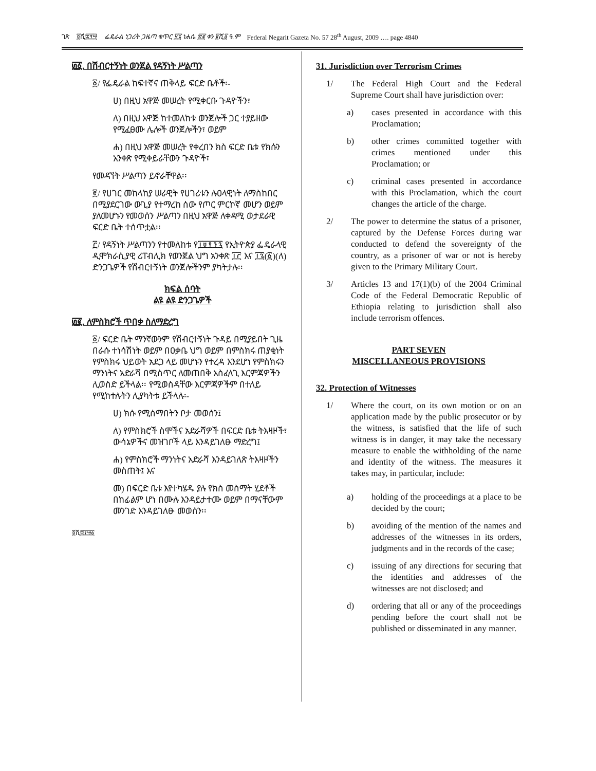ገጽ ፬ሺ፰፻፵ ፌዴራል ነጋሪት ጋዜጣ ቁጥር ፶፯ ነሐሴ ፳፪ ቀን ፪ሺ፩ ዓ.ም Federal Negarit Gazeta No. 57 28<sup>th</sup> August, 2009 …. page 4840
፴፩. በሽብርተኝነት ወንጀል የዳኝነት ሥልጣን
፩/ የፌዴራል ከፍተኛና ጠቅላይ ፍርድ ቤቶች፡-
ሀ) በዚህ አዋጅ መሠረት የሚቀርቡ ጉዳዮችን፣
ለ) በዚህ አዋጅ ከተመለከቱ ወንጀሎች ጋር ተያይዘው የሚፈፀሙ ሌሎች ወንጀሎችን፣ ወይም
ሐ) በዚህ አዋጅ መሠረት የቀረበን ክስ ፍርድ ቤቱ የክሱን አንቀጽ የሚቀይራቸውን ጉዳዮች፣
የመዳኘት ሥልጣን ይኖራቸዋል፡፡
፪/ የሀገር መከላከያ ሠራዊት የሀገሪቱን ሉዐላዊነት ለማስከበር በሚያደርገው ውጊያ የተማረከ ሰው የጦር ምርኮኛ መሆን ወይም ያለመሆኑን የመወሰን ሥልጣን በዚህ አዋጅ ለቀዳሚ ወታደራዊ ፍርድ ቤት ተሰጥቷል፡፡
፫/ የዳኝነት ሥልጣንን የተመለከቱ የ፲፱፻፺፯ የኢትዮጵያ ፌዴራላዊ ዲሞክራሲያዊ ሪፐብሊክ የወንጀል ህግ አንቀጽ ፲፫ እና ፲፯(፩)(ለ) ድንጋጌዎች የሽብርተኝነት ወንጀሎችንም ያካትታሉ፡፡
ክፍል ሰባት
ልዩ ልዩ ድንጋጌዎች
፴፪. ለምስክሮች ጥበቃ ስለማድረግ
፩/ ፍርድ ቤት ማንኛውንም የሽብርተኝነት ጉዳይ በሚያይበት ጊዜ በራሱ ተነሳሽነት ወይም በዐቃቤ ህግ ወይም በምስክሩ ጠያቂነት የምስክሩ ህይወት አደጋ ላይ መሆኑን የተረዳ እንደሆነ የምስክሩን ማንነትና አድራሻ በሚስጥር ለመጠበቅ አስፈላጊ እርምጃዎችን ሊወስድ ይችላል፡፡ የሚወስዳቸው እርምጃዎችም በተለይ የሚከተሉትን ሊያካትቱ ይችላሉ፡-
ሀ) ክሱ የሚሰማበትን ቦታ መወሰን፤
ለ) የምስክሮች ስሞችና አድራሻዎች በፍርድ ቤቱ ትእዛዞች፣ ውሳኔዎችና መዝገቦች ላይ እንዳይገለፁ ማድረግ፤
ሐ) የምስክሮች ማንነትና አድራሻ እንዳይገለጽ ትእዛዞችን መስጠት፤ እና
መ) በፍርድ ቤቱ እየተካሄዱ ያሉ የክስ መስማት ሂደቶች በከፊልም ሆነ በሙሉ እንዳይታተሙ ወይም በማናቸውም መንገድ እንዳይገለፁ መወሰን፡፡
፬ሺ፰፻፵፩
31. Jurisdiction over Terrorism Crimes
1/ The Federal High Court and the Federal Supreme Court shall have jurisdiction over:
a) cases presented in accordance with this Proclamation;
b) other crimes committed together with crimes mentioned under this Proclamation; or
c) criminal cases presented in accordance with this Proclamation, which the court changes the article of the charge.
2/ The power to determine the status of a prisoner, captured by the Defense Forces during war conducted to defend the sovereignty of the country, as a prisoner of war or not is hereby given to the Primary Military Court.
3/ Articles 13 and 17(1)(b) of the 2004 Criminal Code of the Federal Democratic Republic of Ethiopia relating to jurisdiction shall also include terrorism offences.
PART SEVEN
MISCELLANEOUS PROVISIONS
32. Protection of Witnesses
1/ Where the court, on its own motion or on an application made by the public prosecutor or by the witness, is satisfied that the life of such witness is in danger, it may take the necessary measure to enable the withholding of the name and identity of the witness. The measures it takes may, in particular, include:
a) holding of the proceedings at a place to be decided by the court;
b) avoiding of the mention of the names and addresses of the witnesses in its orders, judgments and in the records of the case;
c) issuing of any directions for securing that the identities and addresses of the witnesses are not disclosed; and
d) ordering that all or any of the proceedings pending before the court shall not be published or disseminated in any manner.